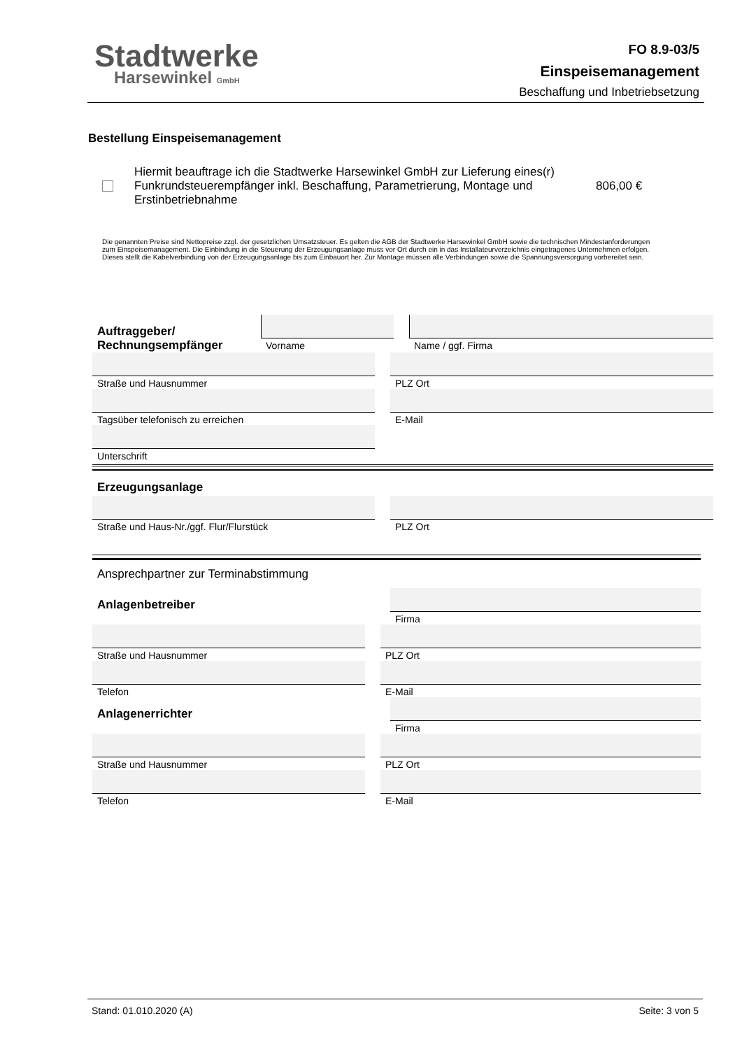Stadtwerke
Harsewinkel GmbH
FO 8.9-03/5
Einspeisemanagement
Beschaffung und Inbetriebsetzung
Bestellung Einspeisemanagement
Hiermit beauftrage ich die Stadtwerke Harsewinkel GmbH zur Lieferung eines(r)
Funkrundsteuerempfänger inkl. Beschaffung, Parametrierung, Montage und Erstinbetriebnahme
806,00 €
Die genannten Preise sind Nettopreise zzgl. der gesetzlichen Umsatzsteuer. Es gelten die AGB der Stadtwerke Harsewinkel GmbH sowie die technischen Mindestanforderungen zum Einspeisemanagement. Die Einbindung in die Steuerung der Erzeugungsanlage muss vor Ort durch ein in das Installateurverzeichnis eingetragenes Unternehmen erfolgen. Dieses stellt die Kabelverbindung von der Erzeugungsanlage bis zum Einbauort her. Zur Montage müssen alle Verbindungen sowie die Spannungsversorgung vorbereitet sein.
Auftraggeber/
Rechnungsempfänger
Vorname Name / ggf. Firma
Straße und Hausnummer PLZ Ort
Tagsüber telefonisch zu erreichen E-Mail
Unterschrift
Erzeugungsanlage
Straße und Haus-Nr./ggf. Flur/Flurstück PLZ Ort
Ansprechpartner zur Terminabstimmung
Anlagenbetreiber
Firma
Straße und Hausnummer PLZ Ort
Telefon E-Mail
Anlagenerrichter
Firma
Straße und Hausnummer PLZ Ort
Telefon E-Mail
Stand: 01.010.2020 (A) Seite: 3 von 5